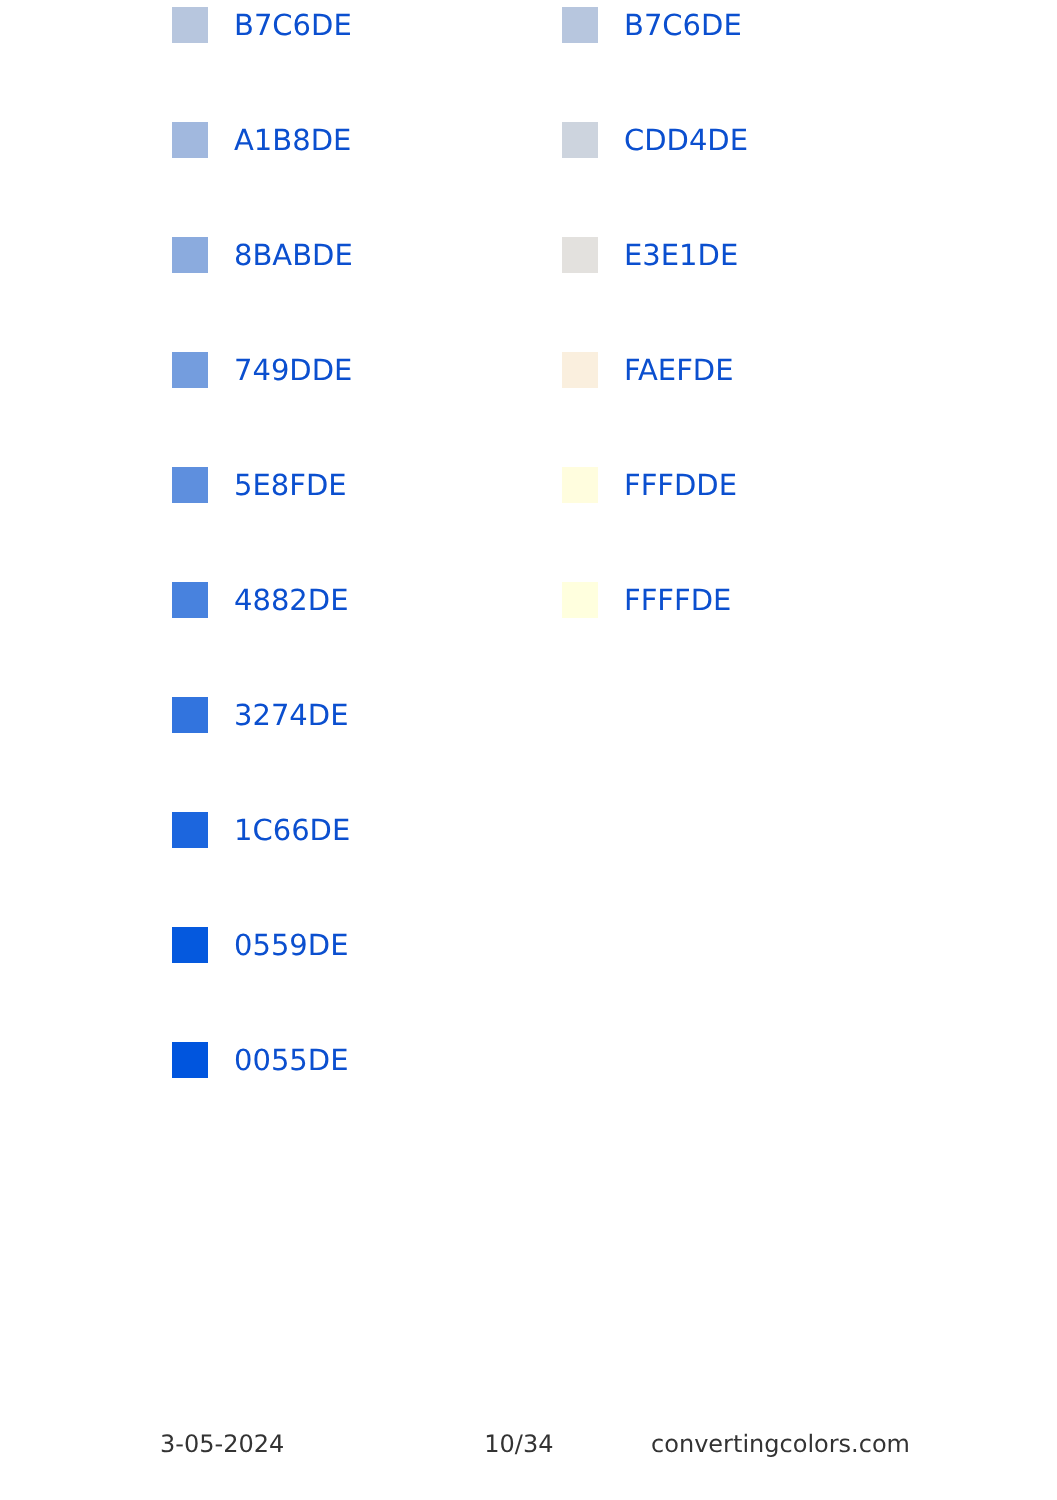B7C6DE
A1B8DE
8BABDE
749DDE
5E8FDE
4882DE
3274DE
1C66DE
0559DE
0055DE
B7C6DE
CDD4DE
E3E1DE
FAEFDE
FFFDDE
FFFFDE
3-05-2024 10/34 convertingcolors.com